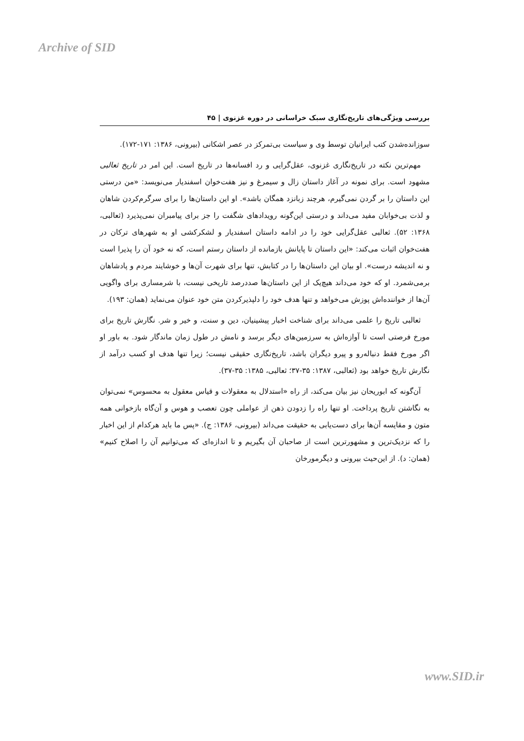Archive of SID
بررسی ویژگی‌های تاریخ‌نگاری سبک خراسانی در دوره غزنوی | ۴۵
سوزانده‌شدن کتب ایرانیان توسط وی و سیاست بی‌تمرکز در عصر اشکانی (بیرونی، ۱۳۸۶: ۱۷۱-۱۷۲).
مهم‌ترین نکته در تاریخ‌نگاری غزنوی، عقل‌گرایی و رد افسانه‌ها در تاریخ است. این امر در تاریخ ثعالبی مشهود است. برای نمونه در آغاز داستان زال و سیمرغ و نیز هفت‌خوان اسفندیار می‌نویسد: «من درستی این داستان را بر گردن نمی‌گیرم، هرچند زبانزد همگان باشد». او این داستان‌ها را برای سرگرم‌کردن شاهان و لذت بی‌خوابان مفید می‌داند و درستی این‌گونه رویدادهای شگفت را جز برای پیامبران نمی‌پذیرد (ثعالبی، ۱۳۶۸: ۵۲). ثعالبی عقل‌گرایی خود را در ادامه داستان اسفندیار و لشکرکشی او به شهرهای ترکان در هفت‌خوان اثبات می‌کند: «این داستان تا پایانش بازمانده از داستان رستم است، که نه خود آن را پذیرا است و نه اندیشه درست». او بیان این داستان‌ها را در کتابش، تنها برای شهرت آن‌ها و خوشایند مردم و پادشاهان برمی‌شمرد. او که خود می‌داند هیچ‌یک از این داستان‌ها صددرصد تاریخی نیست، با شرمساری برای واگویی آن‌ها از خواننده‌اش پوزش می‌خواهد و تنها هدف خود را دلپذیرکردن متن خود عنوان می‌نماید (همان: ۱۹۳).
ثعالبی تاریخ را علمی می‌داند برای شناخت اخبار پیشینیان، دین و سنت، و خیر و شر. نگارش تاریخ برای مورخ فرصتی است تا آوازه‌اش به سرزمین‌های دیگر برسد و نامش در طول زمان ماندگار شود. به باور او اگر مورخ فقط دنباله‌رو و پیرو دیگران باشد، تاریخ‌نگاری حقیقی نیست؛ زیرا تنها هدف او کسب درآمد از نگارش تاریخ خواهد بود (ثعالبی، ۱۳۸۷: ۳۵-۳۷؛ ثعالبی، ۱۳۸۵: ۳۵-۳۷).
آن‌گونه که ابوریحان نیز بیان می‌کند، از راه «استدلال به معقولات و قیاس معقول به محسوس» نمی‌توان به نگاشتن تاریخ پرداخت. او تنها راه را زدودن ذهن از عواملی چون تعصب و هوس و آن‌گاه بازخوانی همه متون و مقایسه آن‌ها برای دست‌یابی به حقیقت می‌داند (بیرونی، ۱۳۸۶: ج). «پس ما باید هرکدام از این اخبار را که نزدیک‌ترین و مشهورترین است از صاحبان آن بگیریم و تا اندازه‌ای که می‌توانیم آن را اصلاح کنیم» (همان: د). از این‌حیث بیرونی و دیگرمورخان
www.SID.ir